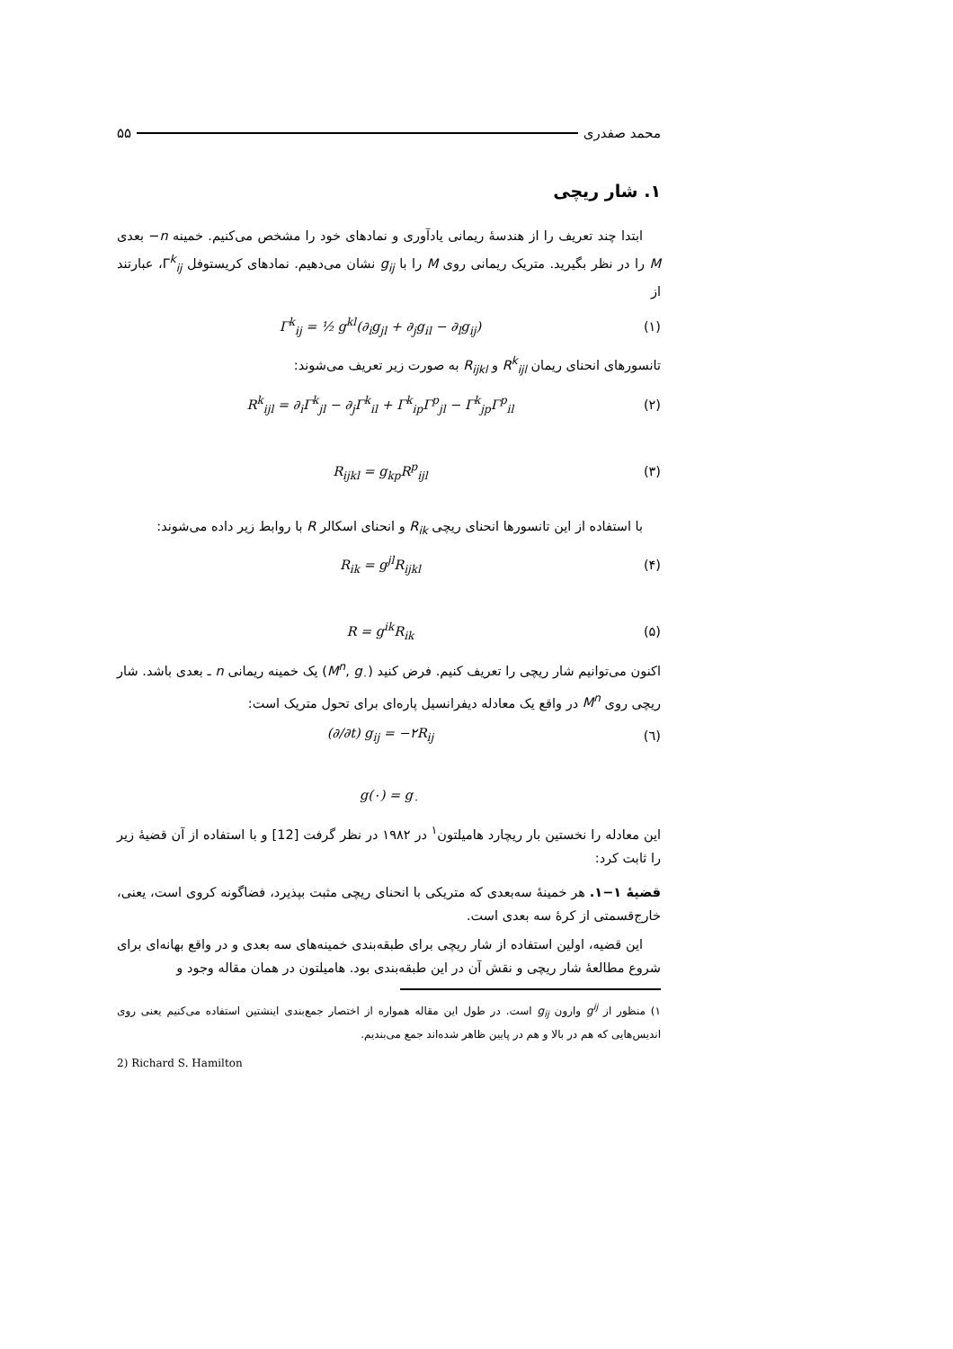محمد صفدری ۵۵
۱. شار ریچی
ابتدا چند تعریف را از هندسهٔ ریمانی یادآوری و نمادهای خود را مشخص می‌کنیم. خمینه n− بعدی M را در نظر بگیرید. متریک ریمانی روی M را با g<sub>ij</sub> نشان می‌دهیم. نمادهای کریستوفل Γ<sup>k</sup><sub>ij</sub>، عبارتند از
Γ<sup>k</sup><sub>ij</sub> = ½ g<sup>kl</sup>(∂<sub>i</sub>g<sub>jl</sub> + ∂<sub>j</sub>g<sub>il</sub> − ∂<sub>l</sub>g<sub>ij</sub>) (۱)
تانسورهای انحنای ریمان R<sup>k</sup><sub>ijl</sub> و R<sub>ijkl</sub> به صورت زیر تعریف می‌شوند:
R<sup>k</sup><sub>ijl</sub> = ∂<sub>i</sub>Γ<sup>k</sup><sub>jl</sub> − ∂<sub>j</sub>Γ<sup>k</sup><sub>il</sub> + Γ<sup>k</sup><sub>ip</sub>Γ<sup>p</sup><sub>jl</sub> − Γ<sup>k</sup><sub>jp</sub>Γ<sup>p</sup><sub>il</sub> (۲)
R<sub>ijkl</sub> = g<sub>kp</sub>R<sup>p</sup><sub>ijl</sub> (۳)
با استفاده از این تانسورها انحنای ریچی R<sub>ik</sub> و انحنای اسکالر R با روابط زیر داده می‌شوند:
R<sub>ik</sub> = g<sup>jl</sup>R<sub>ijkl</sub> (۴)
R = g<sup>ik</sup>R<sub>ik</sub> (۵)
اکنون می‌توانیم شار ریچی را تعریف کنیم. فرض کنید (M<sup>n</sup>, g<sub>۰</sub>) یک خمینه ریمانی n ـ بعدی باشد. شار ریچی روی M<sup>n</sup> در واقع یک معادله دیفرانسیل پاره‌ای برای تحول متریک است:
(∂/∂t) g<sub>ij</sub> = −۲R<sub>ij</sub> (٦)
g(۰) = g<sub>۰</sub>
این معادله را نخستین بار ریچارد هامیلتون<sup>۱</sup> در ۱۹۸۲ در نظر گرفت [12] و با استفاده از آن قضیهٔ زیر را ثابت کرد:
قضیهٔ ۱−۱. هر خمینهٔ سه‌بعدی که متریکی با انحنای ریچی مثبت بپذیرد، فضاگونه کروی است، یعنی، خارج‌قسمتی از کرهٔ سه بعدی است.
این قضیه، اولین استفاده از شار ریچی برای طبقه‌بندی خمینه‌های سه بعدی و در واقع بهانه‌ای برای شروع مطالعهٔ شار ریچی و نقش آن در این طبقه‌بندی بود. هامیلتون در همان مقاله وجود و
۱) منظور از g<sup>ij</sup> وارون g<sub>ij</sub> است. در طول این مقاله همواره از اختصار جمع‌بندی اینشتین استفاده می‌کنیم یعنی روی اندیس‌هایی که هم در بالا و هم در پایین ظاهر شده‌اند جمع می‌بندیم.
2) Richard S. Hamilton